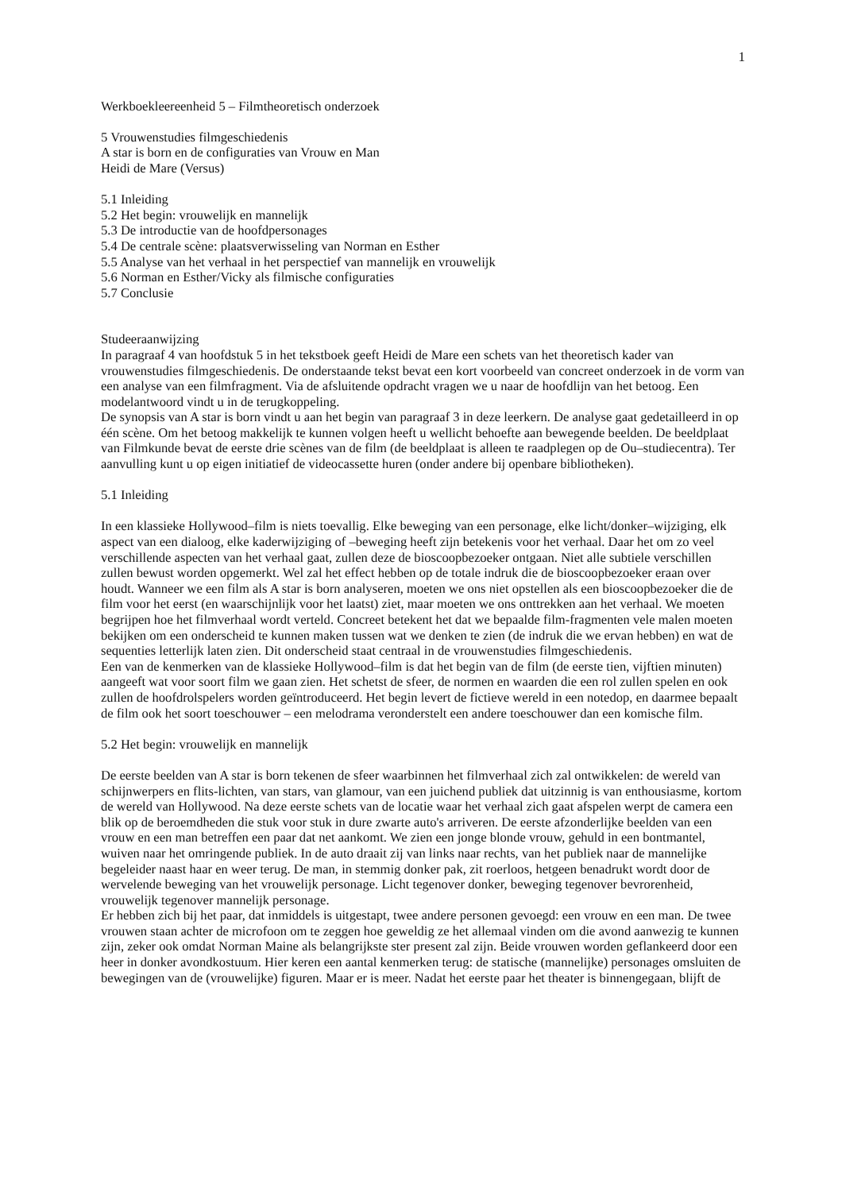1
Werkboekleereenheid 5 – Filmtheoretisch onderzoek
5 Vrouwenstudies filmgeschiedenis
A star is born en de configuraties van Vrouw en Man
Heidi de Mare (Versus)
5.1 Inleiding
5.2 Het begin: vrouwelijk en mannelijk
5.3 De introductie van de hoofdpersonages
5.4 De centrale scène: plaatsverwisseling van Norman en Esther
5.5 Analyse van het verhaal in het perspectief van mannelijk en vrouwelijk
5.6 Norman en Esther/Vicky als filmische configuraties
5.7 Conclusie
Studeeraanwijzing
In paragraaf 4 van hoofdstuk 5 in het tekstboek geeft Heidi de Mare een schets van het theoretisch kader van vrouwenstudies filmgeschiedenis. De onderstaande tekst bevat een kort voorbeeld van concreet onderzoek in de vorm van een analyse van een filmfragment. Via de afsluitende opdracht vragen we u naar de hoofdlijn van het betoog. Een modelantwoord vindt u in de terugkoppeling.
De synopsis van A star is born vindt u aan het begin van paragraaf 3 in deze leerkern. De analyse gaat gedetailleerd in op één scène. Om het betoog makkelijk te kunnen volgen heeft u wellicht behoefte aan bewegende beelden. De beeldplaat van Filmkunde bevat de eerste drie scènes van de film (de beeldplaat is alleen te raadplegen op de Ou–studiecentra). Ter aanvulling kunt u op eigen initiatief de videocassette huren (onder andere bij openbare bibliotheken).
5.1 Inleiding
In een klassieke Hollywood–film is niets toevallig. Elke beweging van een personage, elke licht/donker–wijziging, elk aspect van een dialoog, elke kaderwijziging of –beweging heeft zijn betekenis voor het verhaal. Daar het om zo veel verschillende aspecten van het verhaal gaat, zullen deze de bioscoopbezoeker ontgaan. Niet alle subtiele verschillen zullen bewust worden opgemerkt. Wel zal het effect hebben op de totale indruk die de bioscoopbezoeker eraan over houdt. Wanneer we een film als A star is born analyseren, moeten we ons niet opstellen als een bioscoopbezoeker die de film voor het eerst (en waarschijnlijk voor het laatst) ziet, maar moeten we ons onttrekken aan het verhaal. We moeten begrijpen hoe het filmverhaal wordt verteld. Concreet betekent het dat we bepaalde film-fragmenten vele malen moeten bekijken om een onderscheid te kunnen maken tussen wat we denken te zien (de indruk die we ervan hebben) en wat de sequenties letterlijk laten zien. Dit onderscheid staat centraal in de vrouwenstudies filmgeschiedenis.
Een van de kenmerken van de klassieke Hollywood–film is dat het begin van de film (de eerste tien, vijftien minuten) aangeeft wat voor soort film we gaan zien. Het schetst de sfeer, de normen en waarden die een rol zullen spelen en ook zullen de hoofdrolspelers worden geïntroduceerd. Het begin levert de fictieve wereld in een notedop, en daarmee bepaalt de film ook het soort toeschouwer – een melodrama veronderstelt een andere toeschouwer dan een komische film.
5.2 Het begin: vrouwelijk en mannelijk
De eerste beelden van A star is born tekenen de sfeer waarbinnen het filmverhaal zich zal ontwikkelen: de wereld van schijnwerpers en flits-lichten, van stars, van glamour, van een juichend publiek dat uitzinnig is van enthousiasme, kortom de wereld van Hollywood. Na deze eerste schets van de locatie waar het verhaal zich gaat afspelen werpt de camera een blik op de beroemdheden die stuk voor stuk in dure zwarte auto's arriveren. De eerste afzonderlijke beelden van een vrouw en een man betreffen een paar dat net aankomt. We zien een jonge blonde vrouw, gehuld in een bontmantel, wuiven naar het omringende publiek. In de auto draait zij van links naar rechts, van het publiek naar de mannelijke begeleider naast haar en weer terug. De man, in stemmig donker pak, zit roerloos, hetgeen benadrukt wordt door de wervelende beweging van het vrouwelijk personage. Licht tegenover donker, beweging tegenover bevrorenheid, vrouwelijk tegenover mannelijk personage.
Er hebben zich bij het paar, dat inmiddels is uitgestapt, twee andere personen gevoegd: een vrouw en een man. De twee vrouwen staan achter de microfoon om te zeggen hoe geweldig ze het allemaal vinden om die avond aanwezig te kunnen zijn, zeker ook omdat Norman Maine als belangrijkste ster present zal zijn. Beide vrouwen worden geflankeerd door een heer in donker avondkostuum. Hier keren een aantal kenmerken terug: de statische (mannelijke) personages omsluiten de bewegingen van de (vrouwelijke) figuren. Maar er is meer. Nadat het eerste paar het theater is binnengegaan, blijft de